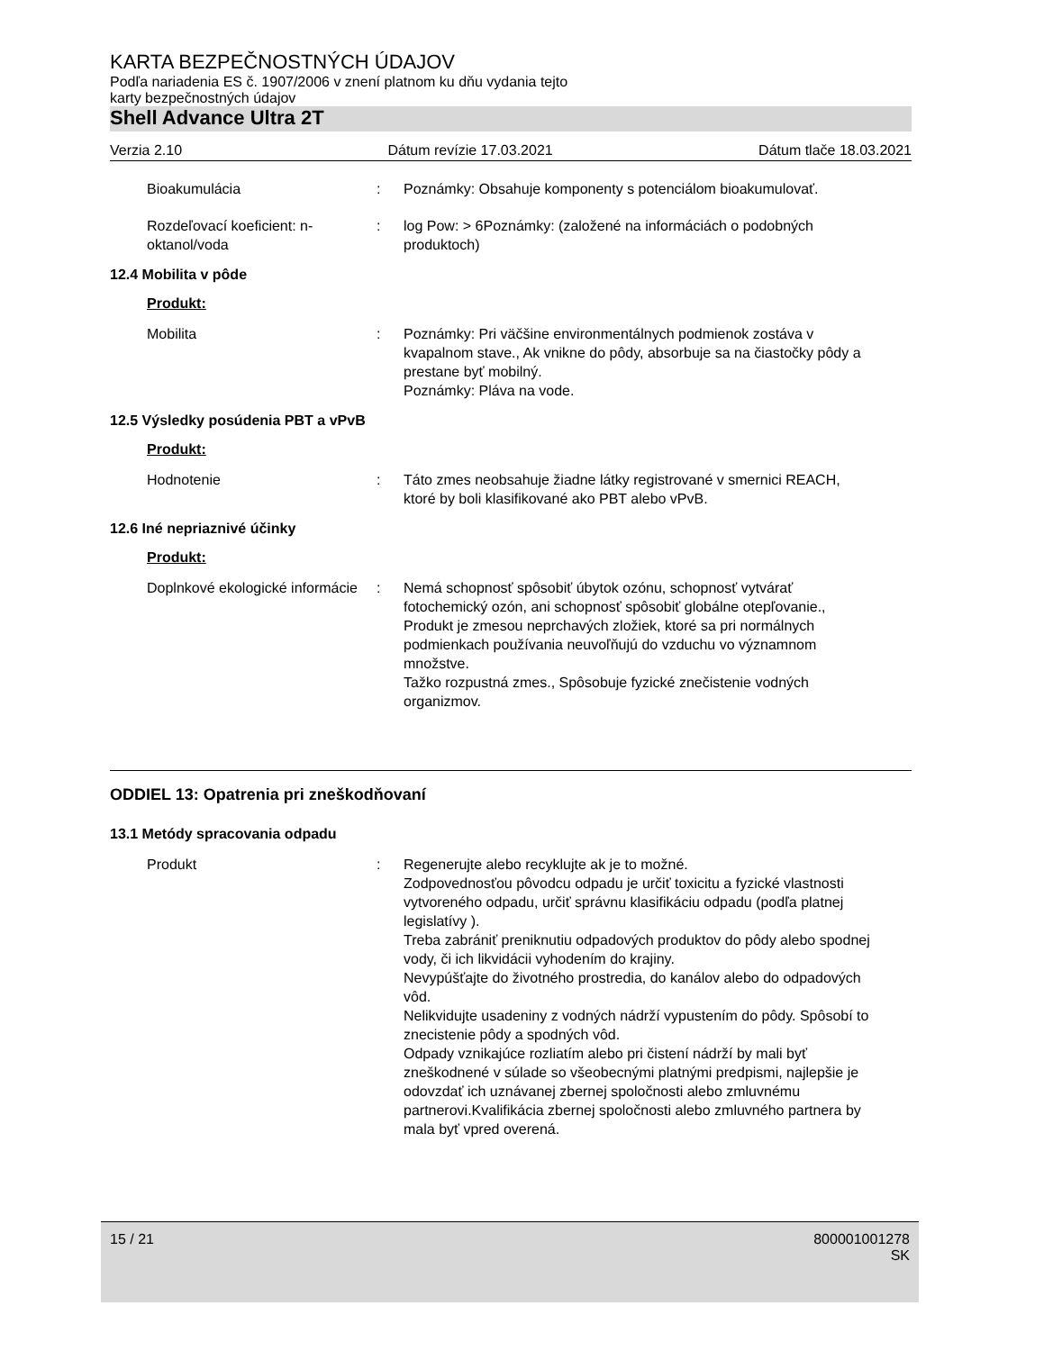KARTA BEZPEČNOSTNÝCH ÚDAJOV
Podľa nariadenia ES č. 1907/2006 v znení platnom ku dňu vydania tejto
karty bezpečnostných údajov
Shell Advance Ultra 2T
Verzia 2.10 Dátum revízie 17.03.2021 Dátum tlače 18.03.2021
Bioakumulácia : Poznámky: Obsahuje komponenty s potenciálom bioakumulovať.
Rozdeľovací koeficient: n-oktanol/voda
: log Pow: > 6Poznámky: (založené na informáciách o podobných produktoch)
12.4 Mobilita v pôde
Produkt:
Mobilita : Poznámky: Pri väčšine environmentálnych podmienok zostáva v kvapalnom stave., Ak vnikne do pôdy, absorbuje sa na čiastočky pôdy a prestane byť mobilný.
Poznámky: Pláva na vode.
12.5 Výsledky posúdenia PBT a vPvB
Produkt:
Hodnotenie : Táto zmes neobsahuje žiadne látky registrované v smernici REACH, ktoré by boli klasifikované ako PBT alebo vPvB.
12.6 Iné nepriaznivé účinky
Produkt:
Doplnkové ekologické informácie
: Nemá schopnosť spôsobiť úbytok ozónu, schopnosť vytvárať fotochemický ozón, ani schopnosť spôsobiť globálne otepľovanie., Produkt je zmesou neprchavých zložiek, ktoré sa pri normálnych podmienkach používania neuvoľňujú do vzduchu vo významnom množstve.
Tažko rozpustná zmes., Spôsobuje fyzické znečistenie vodných organizmov.
ODDIEL 13: Opatrenia pri zneškodňovaní
13.1 Metódy spracovania odpadu
Produkt : Regenerujte alebo recyklujte ak je to možné.
Zodpovednosťou pôvodcu odpadu je určiť toxicitu a fyzické vlastnosti vytvoreného odpadu, určiť správnu klasifikáciu odpadu (podľa platnej legislatívy ).
Treba zabrániť preniknutiu odpadových produktov do pôdy alebo spodnej vody, či ich likvidácii vyhodením do krajiny.
Nevypúšťajte do životného prostredia, do kanálov alebo do odpadových vôd.
Nelikvidujte usadeniny z vodných nádrží vypustením do pôdy. Spôsobí to znecistenie pôdy a spodných vôd.
Odpady vznikajúce rozliatím alebo pri čistení nádrží by mali byť zneškodnené v súlade so všeobecnými platnými predpismi, najlepšie je odovzdať ich uznávanej zbernej spoločnosti alebo zmluvnému partnerovi.Kvalifikácia zbernej spoločnosti alebo zmluvného partnera by mala byť vpred overená.
15 / 21 800001001278
SK